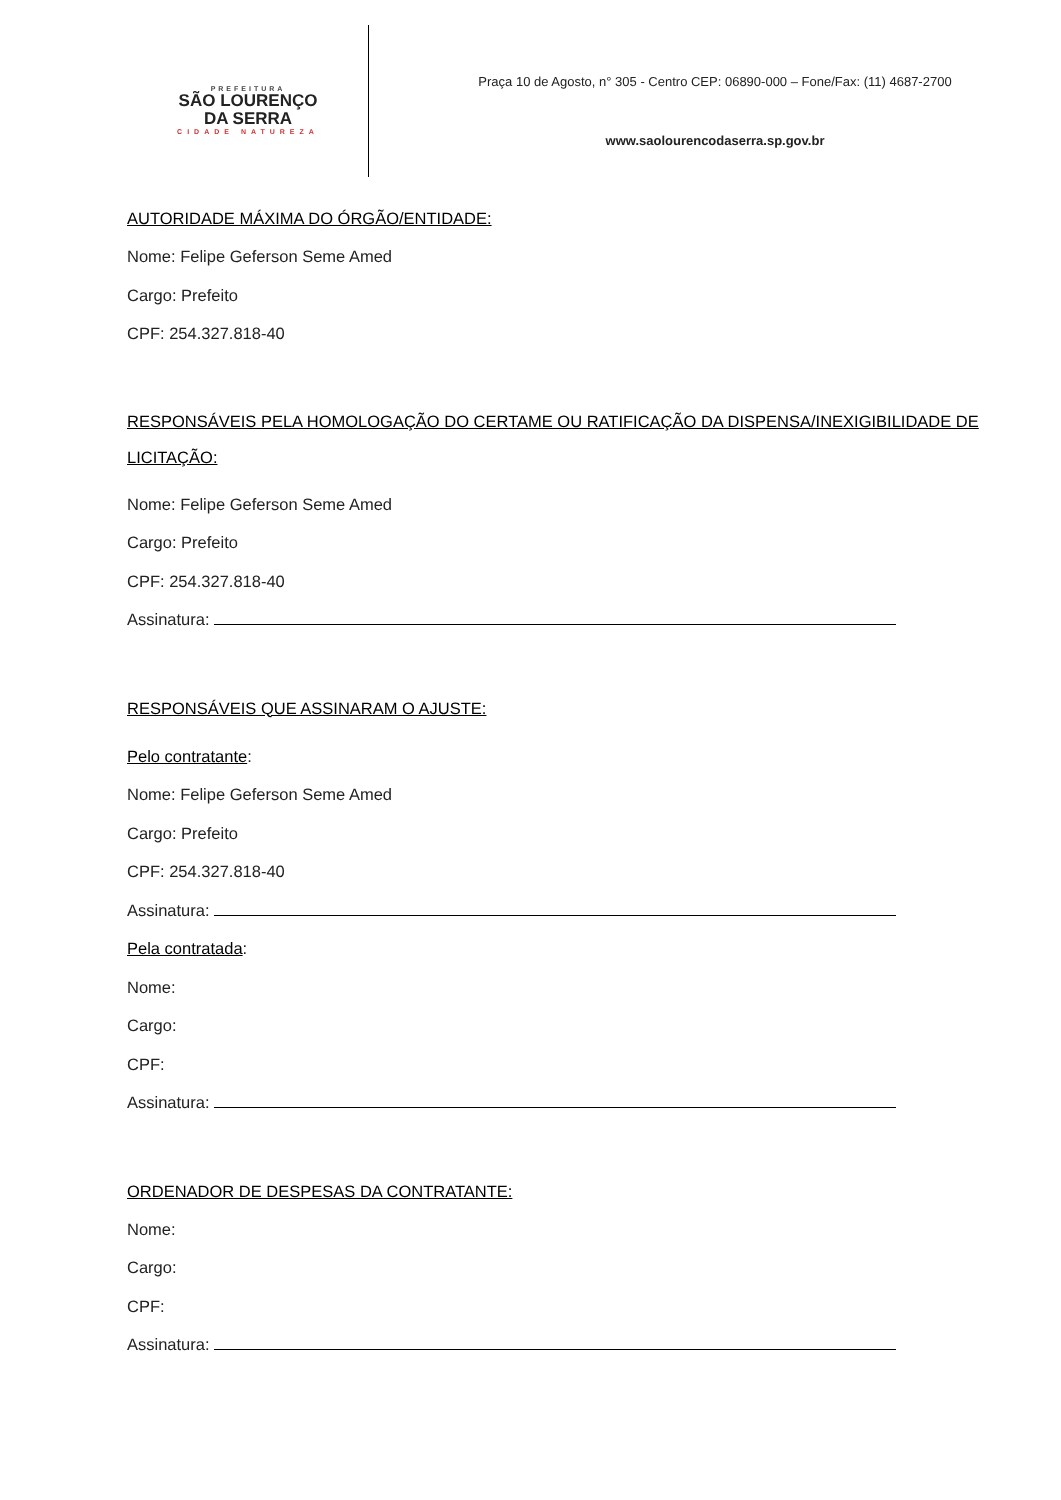PREFEITURA
SÃO LOURENÇO
DA SERRA
CIDADE NATUREZA
Praça 10 de Agosto, n° 305 - Centro CEP: 06890-000 – Fone/Fax: (11) 4687-2700
www.saolourencodaserra.sp.gov.br
AUTORIDADE MÁXIMA DO ÓRGÃO/ENTIDADE:
Nome: Felipe Geferson Seme Amed
Cargo: Prefeito
CPF: 254.327.818-40
RESPONSÁVEIS PELA HOMOLOGAÇÃO DO CERTAME OU RATIFICAÇÃO DA DISPENSA/INEXIGIBILIDADE DE LICITAÇÃO:
Nome: Felipe Geferson Seme Amed
Cargo: Prefeito
CPF: 254.327.818-40
Assinatura:
RESPONSÁVEIS QUE ASSINARAM O AJUSTE:
Pelo contratante:
Nome: Felipe Geferson Seme Amed
Cargo: Prefeito
CPF: 254.327.818-40
Assinatura:
Pela contratada:
Nome:
Cargo:
CPF:
Assinatura:
ORDENADOR DE DESPESAS DA CONTRATANTE:
Nome:
Cargo:
CPF:
Assinatura: